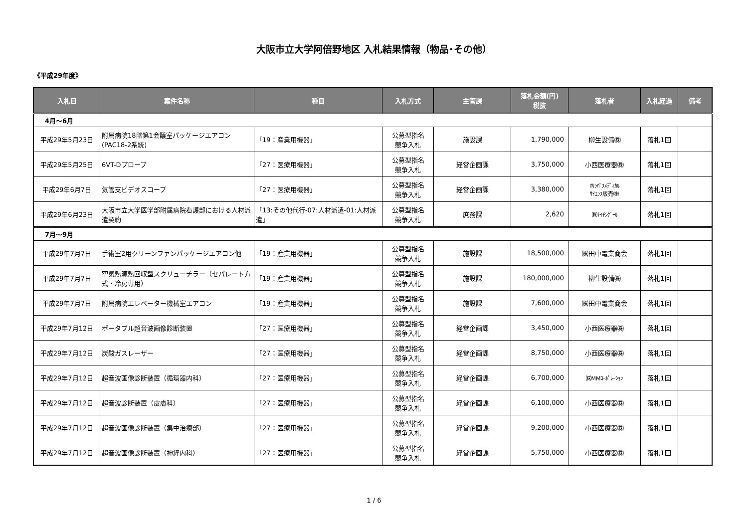大阪市立大学阿倍野地区 入札結果情報（物品･その他）
《平成29年度》
| 入札日 | 案件名称 | 種目 | 入札方式 | 主管課 | 落札金額(円) 税抜 | 落札者 | 入札経過 | 備考 |
| --- | --- | --- | --- | --- | --- | --- | --- | --- |
| 4月～6月 | | | | | | | | |
| 平成29年5月23日 | 附属病院18階第1会議室パッケージエアコン(PAC18-2系統) | 「19：産業用機器」 | 公募型指名 競争入札 | 施設課 | 1,790,000 | 柳生設備㈱ | 落札1回 | |
| 平成29年5月25日 | 6VT-Dプローブ | 「27：医療用機器」 | 公募型指名 競争入札 | 経営企画課 | 3,750,000 | 小西医療器㈱ | 落札1回 | |
| 平成29年6月7日 | 気管支ビデオスコープ | 「27：医療用機器」 | 公募型指名 競争入札 | 経営企画課 | 3,380,000 | ｵﾘﾝﾊﾟｽﾒﾃﾞｨｶﾙ ｻｲｴﾝｽ販売㈱ | 落札1回 | |
| 平成29年6月23日 | 大阪市立大学医学部附属病院看護部における人材派遣契約 | 「13:その他代行-07:人材派遣-01:人材派遣」 | 公募型指名 競争入札 | 庶務課 | 2,620 | ㈱ﾅｲﾁﾝｹﾞｰﾙ | 落札1回 | |
| 7月～9月 | | | | | | | | |
| 平成29年7月7日 | 手術室2用クリーンファンパッケージエアコン他 | 「19：産業用機器」 | 公募型指名 競争入札 | 施設課 | 18,500,000 | ㈱田中電業商会 | 落札1回 | |
| 平成29年7月7日 | 空気熱源熱回収型スクリューチラー（セパレート方式・冷房専用） | 「19：産業用機器」 | 公募型指名 競争入札 | 施設課 | 180,000,000 | 柳生設備㈱ | 落札1回 | |
| 平成29年7月7日 | 附属病院エレベーター機械室エアコン | 「19：産業用機器」 | 公募型指名 競争入札 | 施設課 | 7,600,000 | ㈱田中電業商会 | 落札1回 | |
| 平成29年7月12日 | ポータブル超音波画像診断装置 | 「27：医療用機器」 | 公募型指名 競争入札 | 経営企画課 | 3,450,000 | 小西医療器㈱ | 落札1回 | |
| 平成29年7月12日 | 炭酸ガスレーザー | 「27：医療用機器」 | 公募型指名 競争入札 | 経営企画課 | 8,750,000 | 小西医療器㈱ | 落札1回 | |
| 平成29年7月12日 | 超音波画像診断装置（循環器内科） | 「27：医療用機器」 | 公募型指名 競争入札 | 経営企画課 | 6,700,000 | ㈱MMｺｰﾎﾟﾚｰｼｮﾝ | 落札1回 | |
| 平成29年7月12日 | 超音波診断装置（皮膚科） | 「27：医療用機器」 | 公募型指名 競争入札 | 経営企画課 | 6,100,000 | 小西医療器㈱ | 落札1回 | |
| 平成29年7月12日 | 超音波画像診断装置（集中治療部） | 「27：医療用機器」 | 公募型指名 競争入札 | 経営企画課 | 9,200,000 | 小西医療器㈱ | 落札1回 | |
| 平成29年7月12日 | 超音波画像診断装置（神経内科） | 「27：医療用機器」 | 公募型指名 競争入札 | 経営企画課 | 5,750,000 | 小西医療器㈱ | 落札1回 | |
1 / 6